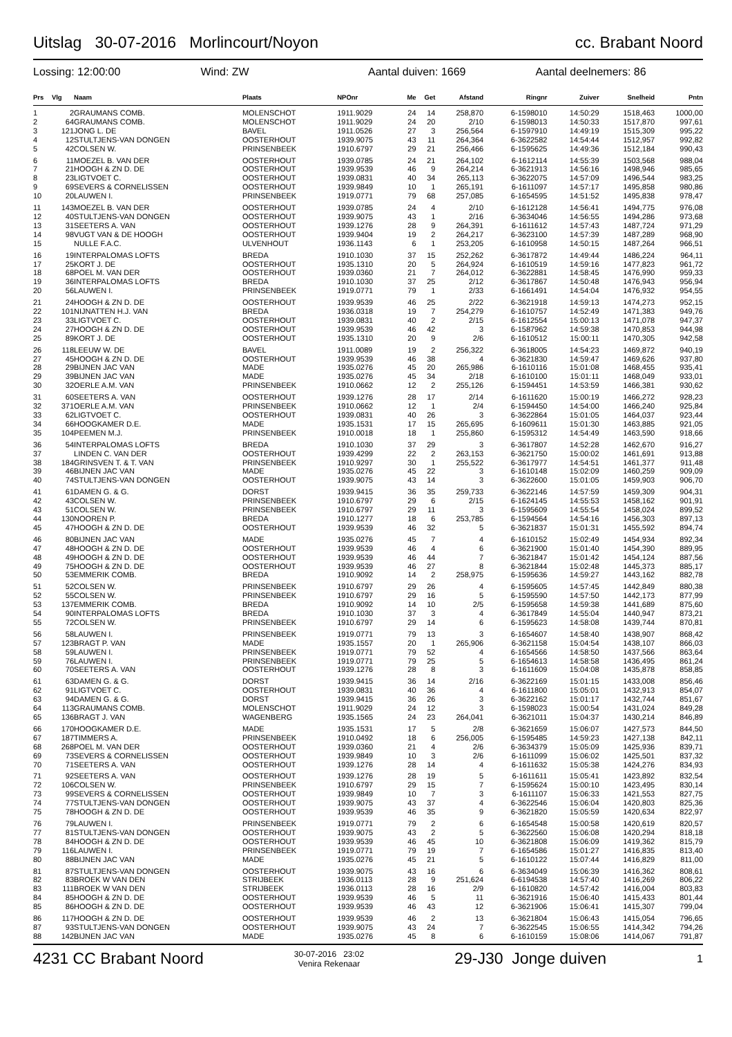Uitslag 30-07-2016 Morlincourt/Noyon
cc. Brabant Noord
Lossing: 12:00:00 Wind: ZW Aantal duiven: 1669 Aantal deelnemers: 86
| Prs | Vlg | Naam | Plaats | NPOnr | Me | Get | Afstand | Ringnr | Zuiver | Snelheid | Pntn |
| --- | --- | --- | --- | --- | --- | --- | --- | --- | --- | --- | --- |
| 1 | 2 | GRAUMANS COMB. | MOLENSCHOT | 1911.9029 | 24 | 14 | 258,870 | 6-1598010 | 14:50:29 | 1518,463 | 1000,00 |
| 2 | 64 | GRAUMANS COMB. | MOLENSCHOT | 1911.9029 | 24 | 20 | 2/10 | 6-1598013 | 14:50:33 | 1517,870 | 997,61 |
| 3 | 121 | JONG L. DE | BAVEL | 1911.0526 | 27 | 3 | 256,564 | 6-1597910 | 14:49:19 | 1515,309 | 995,22 |
| 4 | 12 | STULTJENS-VAN DONGEN | OOSTERHOUT | 1939.9075 | 43 | 11 | 264,364 | 6-3622582 | 14:54:44 | 1512,957 | 992,82 |
| 5 | 42 | COLSEN W. | PRINSENBEEK | 1910.6797 | 29 | 21 | 256,466 | 6-1595625 | 14:49:36 | 1512,184 | 990,43 |
| 6 | 11 | MOEZEL B. VAN DER | OOSTERHOUT | 1939.0785 | 24 | 21 | 264,102 | 6-1612114 | 14:55:39 | 1503,568 | 988,04 |
| 7 | 21 | HOOGH & ZN D. DE | OOSTERHOUT | 1939.9539 | 46 | 9 | 264,214 | 6-3621913 | 14:56:16 | 1498,946 | 985,65 |
| 8 | 23 | LIGTVOET C. | OOSTERHOUT | 1939.0831 | 40 | 34 | 265,113 | 6-3622075 | 14:57:09 | 1496,544 | 983,25 |
| 9 | 69 | SEVERS & CORNELISSEN | OOSTERHOUT | 1939.9849 | 10 | 1 | 265,191 | 6-1611097 | 14:57:17 | 1495,858 | 980,86 |
| 10 | 20 | LAUWEN I. | PRINSENBEEK | 1919.0771 | 79 | 68 | 257,085 | 6-1654595 | 14:51:52 | 1495,838 | 978,47 |
| 11 | 143 | MOEZEL B. VAN DER | OOSTERHOUT | 1939.0785 | 24 | 4 | 2/10 | 6-1612128 | 14:56:41 | 1494,775 | 976,08 |
| 12 | 40 | STULTJENS-VAN DONGEN | OOSTERHOUT | 1939.9075 | 43 | 1 | 2/16 | 6-3634046 | 14:56:55 | 1494,286 | 973,68 |
| 13 | 31 | SEETERS A. VAN | OOSTERHOUT | 1939.1276 | 28 | 9 | 264,391 | 6-1611612 | 14:57:43 | 1487,724 | 971,29 |
| 14 | 98 | VUGT VAN & DE HOOGH | OOSTERHOUT | 1939.9404 | 19 | 2 | 264,217 | 6-3623100 | 14:57:39 | 1487,289 | 968,90 |
| 15 | | NULLE F.A.C. | ULVENHOUT | 1936.1143 | 6 | 1 | 253,205 | 6-1610958 | 14:50:15 | 1487,264 | 966,51 |
| 16 | 19 | INTERPALOMAS LOFTS | BREDA | 1910.1030 | 37 | 15 | 252,262 | 6-3617872 | 14:49:44 | 1486,224 | 964,11 |
| 17 | 25 | KORT J. DE | OOSTERHOUT | 1935.1310 | 20 | 5 | 264,924 | 6-1610519 | 14:59:16 | 1477,823 | 961,72 |
| 18 | 68 | POEL M. VAN DER | OOSTERHOUT | 1939.0360 | 21 | 7 | 264,012 | 6-3622881 | 14:58:45 | 1476,990 | 959,33 |
| 19 | 36 | INTERPALOMAS LOFTS | BREDA | 1910.1030 | 37 | 25 | 2/12 | 6-3617867 | 14:50:48 | 1476,943 | 956,94 |
| 20 | 56 | LAUWEN I. | PRINSENBEEK | 1919.0771 | 79 | 1 | 2/33 | 6-1661491 | 14:54:04 | 1476,932 | 954,55 |
| 21 | 24 | HOOGH & ZN D. DE | OOSTERHOUT | 1939.9539 | 46 | 25 | 2/22 | 6-3621918 | 14:59:13 | 1474,273 | 952,15 |
| 22 | 101 | NIJNATTEN H.J. VAN | BREDA | 1936.0318 | 19 | 7 | 254,279 | 6-1610757 | 14:52:49 | 1471,383 | 949,76 |
| 23 | 33 | LIGTVOET C. | OOSTERHOUT | 1939.0831 | 40 | 2 | 2/15 | 6-1612554 | 15:00:13 | 1471,078 | 947,37 |
| 24 | 27 | HOOGH & ZN D. DE | OOSTERHOUT | 1939.9539 | 46 | 42 | 3 | 6-1587962 | 14:59:38 | 1470,853 | 944,98 |
| 25 | 89 | KORT J. DE | OOSTERHOUT | 1935.1310 | 20 | 9 | 2/6 | 6-1610512 | 15:00:11 | 1470,305 | 942,58 |
| 26 | 118 | LEEUW W. DE | BAVEL | 1911.0089 | 19 | 2 | 256,322 | 6-3618005 | 14:54:23 | 1469,872 | 940,19 |
| 27 | 45 | HOOGH & ZN D. DE | OOSTERHOUT | 1939.9539 | 46 | 38 | 4 | 6-3621830 | 14:59:47 | 1469,626 | 937,80 |
| 28 | 29 | BIJNEN JAC VAN | MADE | 1935.0276 | 45 | 20 | 265,986 | 6-1610116 | 15:01:08 | 1468,455 | 935,41 |
| 29 | 39 | BIJNEN JAC VAN | MADE | 1935.0276 | 45 | 34 | 2/18 | 6-1610100 | 15:01:11 | 1468,049 | 933,01 |
| 30 | 32 | OERLE A.M. VAN | PRINSENBEEK | 1910.0662 | 12 | 2 | 255,126 | 6-1594451 | 14:53:59 | 1466,381 | 930,62 |
| 31 | 60 | SEETERS A. VAN | OOSTERHOUT | 1939.1276 | 28 | 17 | 2/14 | 6-1611620 | 15:00:19 | 1466,272 | 928,23 |
| 32 | 371 | OERLE A.M. VAN | PRINSENBEEK | 1910.0662 | 12 | 1 | 2/4 | 6-1594450 | 14:54:00 | 1466,240 | 925,84 |
| 33 | 62 | LIGTVOET C. | OOSTERHOUT | 1939.0831 | 40 | 26 | 3 | 6-3622864 | 15:01:05 | 1464,037 | 923,44 |
| 34 | 66 | HOOGKAMER D.E. | MADE | 1935.1531 | 17 | 15 | 265,695 | 6-1609611 | 15:01:30 | 1463,885 | 921,05 |
| 35 | 104 | PEEMEN M.J. | PRINSENBEEK | 1910.0018 | 18 | 1 | 255,860 | 6-1595312 | 14:54:49 | 1463,590 | 918,66 |
| 36 | 54 | INTERPALOMAS LOFTS | BREDA | 1910.1030 | 37 | 29 | 3 | 6-3617807 | 14:52:28 | 1462,670 | 916,27 |
| 37 | | LINDEN C. VAN DER | OOSTERHOUT | 1939.4299 | 22 | 2 | 263,153 | 6-3621750 | 15:00:02 | 1461,691 | 913,88 |
| 38 | 184 | GRINSVEN T. & T. VAN | PRINSENBEEK | 1910.9297 | 30 | 1 | 255,522 | 6-3617977 | 14:54:51 | 1461,377 | 911,48 |
| 39 | 46 | BIJNEN JAC VAN | MADE | 1935.0276 | 45 | 22 | 3 | 6-1610148 | 15:02:09 | 1460,259 | 909,09 |
| 40 | 74 | STULTJENS-VAN DONGEN | OOSTERHOUT | 1939.9075 | 43 | 14 | 3 | 6-3622600 | 15:01:05 | 1459,903 | 906,70 |
| 41 | 61 | DAMEN G. & G. | DORST | 1939.9415 | 36 | 35 | 259,733 | 6-3622146 | 14:57:59 | 1459,309 | 904,31 |
| 42 | 43 | COLSEN W. | PRINSENBEEK | 1910.6797 | 29 | 6 | 2/15 | 6-1624145 | 14:55:53 | 1458,162 | 901,91 |
| 43 | 51 | COLSEN W. | PRINSENBEEK | 1910.6797 | 29 | 11 | 3 | 6-1595609 | 14:55:54 | 1458,024 | 899,52 |
| 44 | 130 | NOOREN P. | BREDA | 1910.1277 | 18 | 6 | 253,785 | 6-1594564 | 14:54:16 | 1456,303 | 897,13 |
| 45 | 47 | HOOGH & ZN D. DE | OOSTERHOUT | 1939.9539 | 46 | 32 | 5 | 6-3621837 | 15:01:31 | 1455,592 | 894,74 |
| 46 | 80 | BIJNEN JAC VAN | MADE | 1935.0276 | 45 | 7 | 4 | 6-1610152 | 15:02:49 | 1454,934 | 892,34 |
| 47 | 48 | HOOGH & ZN D. DE | OOSTERHOUT | 1939.9539 | 46 | 4 | 6 | 6-3621900 | 15:01:40 | 1454,390 | 889,95 |
| 48 | 49 | HOOGH & ZN D. DE | OOSTERHOUT | 1939.9539 | 46 | 44 | 7 | 6-3621847 | 15:01:42 | 1454,124 | 887,56 |
| 49 | 75 | HOOGH & ZN D. DE | OOSTERHOUT | 1939.9539 | 46 | 27 | 8 | 6-3621844 | 15:02:48 | 1445,373 | 885,17 |
| 50 | 53 | EMMERIK COMB. | BREDA | 1910.9092 | 14 | 2 | 258,975 | 6-1595636 | 14:59:27 | 1443,162 | 882,78 |
| 51 | 52 | COLSEN W. | PRINSENBEEK | 1910.6797 | 29 | 26 | 4 | 6-1595605 | 14:57:45 | 1442,849 | 880,38 |
| 52 | 55 | COLSEN W. | PRINSENBEEK | 1910.6797 | 29 | 16 | 5 | 6-1595590 | 14:57:50 | 1442,173 | 877,99 |
| 53 | 137 | EMMERIK COMB. | BREDA | 1910.9092 | 14 | 10 | 2/5 | 6-1595658 | 14:59:38 | 1441,689 | 875,60 |
| 54 | 90 | INTERPALOMAS LOFTS | BREDA | 1910.1030 | 37 | 3 | 4 | 6-3617849 | 14:55:04 | 1440,947 | 873,21 |
| 55 | 72 | COLSEN W. | PRINSENBEEK | 1910.6797 | 29 | 14 | 6 | 6-1595623 | 14:58:08 | 1439,744 | 870,81 |
| 56 | 58 | LAUWEN I. | PRINSENBEEK | 1919.0771 | 79 | 13 | 3 | 6-1654607 | 14:58:40 | 1438,907 | 868,42 |
| 57 | 123 | BRAGT P. VAN | MADE | 1935.1557 | 20 | 1 | 265,906 | 6-3621158 | 15:04:54 | 1438,107 | 866,03 |
| 58 | 59 | LAUWEN I. | PRINSENBEEK | 1919.0771 | 79 | 52 | 4 | 6-1654566 | 14:58:50 | 1437,566 | 863,64 |
| 59 | 76 | LAUWEN I. | PRINSENBEEK | 1919.0771 | 79 | 25 | 5 | 6-1654613 | 14:58:58 | 1436,495 | 861,24 |
| 60 | 70 | SEETERS A. VAN | OOSTERHOUT | 1939.1276 | 28 | 8 | 3 | 6-1611609 | 15:04:08 | 1435,878 | 858,85 |
| 61 | 63 | DAMEN G. & G. | DORST | 1939.9415 | 36 | 14 | 2/16 | 6-3622169 | 15:01:15 | 1433,008 | 856,46 |
| 62 | 91 | LIGTVOET C. | OOSTERHOUT | 1939.0831 | 40 | 36 | 4 | 6-1611800 | 15:05:01 | 1432,913 | 854,07 |
| 63 | 94 | DAMEN G. & G. | DORST | 1939.9415 | 36 | 26 | 3 | 6-3622162 | 15:01:17 | 1432,744 | 851,67 |
| 64 | 113 | GRAUMANS COMB. | MOLENSCHOT | 1911.9029 | 24 | 12 | 3 | 6-1598023 | 15:00:54 | 1431,024 | 849,28 |
| 65 | 136 | BRAGT J. VAN | WAGENBERG | 1935.1565 | 24 | 23 | 264,041 | 6-3621011 | 15:04:37 | 1430,214 | 846,89 |
| 66 | 170 | HOOGKAMER D.E. | MADE | 1935.1531 | 17 | 5 | 2/8 | 6-3621659 | 15:06:07 | 1427,573 | 844,50 |
| 67 | 187 | TIMMERS A. | PRINSENBEEK | 1910.0492 | 18 | 6 | 256,005 | 6-1595485 | 14:59:23 | 1427,138 | 842,11 |
| 68 | 268 | POEL M. VAN DER | OOSTERHOUT | 1939.0360 | 21 | 4 | 2/6 | 6-3634379 | 15:05:09 | 1425,936 | 839,71 |
| 69 | 73 | SEVERS & CORNELISSEN | OOSTERHOUT | 1939.9849 | 10 | 3 | 2/6 | 6-1611099 | 15:06:02 | 1425,501 | 837,32 |
| 70 | 71 | SEETERS A. VAN | OOSTERHOUT | 1939.1276 | 28 | 14 | 4 | 6-1611632 | 15:05:38 | 1424,276 | 834,93 |
| 71 | 92 | SEETERS A. VAN | OOSTERHOUT | 1939.1276 | 28 | 19 | 5 | 6-1611611 | 15:05:41 | 1423,892 | 832,54 |
| 72 | 106 | COLSEN W. | PRINSENBEEK | 1910.6797 | 29 | 15 | 7 | 6-1595624 | 15:00:10 | 1423,495 | 830,14 |
| 73 | 99 | SEVERS & CORNELISSEN | OOSTERHOUT | 1939.9849 | 10 | 7 | 3 | 6-1611107 | 15:06:33 | 1421,553 | 827,75 |
| 74 | 77 | STULTJENS-VAN DONGEN | OOSTERHOUT | 1939.9075 | 43 | 37 | 4 | 6-3622546 | 15:06:04 | 1420,803 | 825,36 |
| 75 | 78 | HOOGH & ZN D. DE | OOSTERHOUT | 1939.9539 | 46 | 35 | 9 | 6-3621820 | 15:05:59 | 1420,634 | 822,97 |
| 76 | 79 | LAUWEN I. | PRINSENBEEK | 1919.0771 | 79 | 2 | 6 | 6-1654548 | 15:00:58 | 1420,619 | 820,57 |
| 77 | 81 | STULTJENS-VAN DONGEN | OOSTERHOUT | 1939.9075 | 43 | 2 | 5 | 6-3622560 | 15:06:08 | 1420,294 | 818,18 |
| 78 | 84 | HOOGH & ZN D. DE | OOSTERHOUT | 1939.9539 | 46 | 45 | 10 | 6-3621808 | 15:06:09 | 1419,362 | 815,79 |
| 79 | 116 | LAUWEN I. | PRINSENBEEK | 1919.0771 | 79 | 19 | 7 | 6-1654586 | 15:01:27 | 1416,835 | 813,40 |
| 80 | 88 | BIJNEN JAC VAN | MADE | 1935.0276 | 45 | 21 | 5 | 6-1610122 | 15:07:44 | 1416,829 | 811,00 |
| 81 | 87 | STULTJENS-VAN DONGEN | OOSTERHOUT | 1939.9075 | 43 | 16 | 6 | 6-3634049 | 15:06:39 | 1416,362 | 808,61 |
| 82 | 83 | BROEK W VAN DEN | STRIJBEEK | 1936.0113 | 28 | 9 | 251,624 | 6-6194538 | 14:57:40 | 1416,269 | 806,22 |
| 83 | 111 | BROEK W VAN DEN | STRIJBEEK | 1936.0113 | 28 | 16 | 2/9 | 6-1610820 | 14:57:42 | 1416,004 | 803,83 |
| 84 | 85 | HOOGH & ZN D. DE | OOSTERHOUT | 1939.9539 | 46 | 5 | 11 | 6-3621916 | 15:06:40 | 1415,433 | 801,44 |
| 85 | 86 | HOOGH & ZN D. DE | OOSTERHOUT | 1939.9539 | 46 | 43 | 12 | 6-3621906 | 15:06:41 | 1415,307 | 799,04 |
| 86 | 117 | HOOGH & ZN D. DE | OOSTERHOUT | 1939.9539 | 46 | 2 | 13 | 6-3621804 | 15:06:43 | 1415,054 | 796,65 |
| 87 | 93 | STULTJENS-VAN DONGEN | OOSTERHOUT | 1939.9075 | 43 | 24 | 7 | 6-3622545 | 15:06:55 | 1414,342 | 794,26 |
| 88 | 142 | BIJNEN JAC VAN | MADE | 1935.0276 | 45 | 8 | 6 | 6-1610159 | 15:08:06 | 1414,067 | 791,87 |
4231 CC Brabant Noord
30-07-2016 23:02
Venira Rekenaar
29-J30 Jonge duiven
1